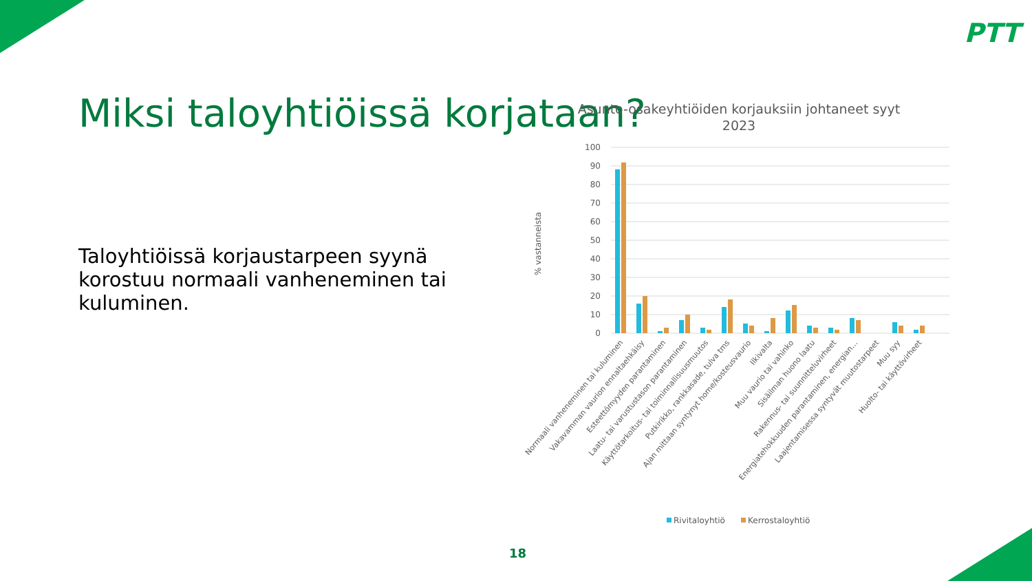PTT
Miksi taloyhtiöissä korjataan?
Taloyhtiöissä korjaustarpeen syynä korostuu normaali vanheneminen tai kuluminen.
Asunto-osakeyhtiöiden korjauksiin johtaneet syyt
2023
% vastanneista
100
90
80
70
60
50
40
30
20
10
0
Normaali vanheneminen tai kuluminen
Vakavamman vaurion ennaltaehkäisy
Esteettömyyden parantaminen
Laatu- tai varustustason parantaminen
Käyttötarkoitus- tai toiminnallisuusmuutos
Putkirikko, rankkasade, tulva tms
Ajan mittaan syntynyt home/kosteusvaurio
Ilkivalta
Muu vaurio tai vahinko
Sisäilman huono laatu
Rakennus- tai suunnitteluvirheet
Energiatehokkuuden parantaminen, energian…
Laajentamisessa syntyvät muutostarpeet
Muu syy
Huolto- tai käyttövirheet
Rivitaloyhtiö
Kerrostaloyhtiö
18